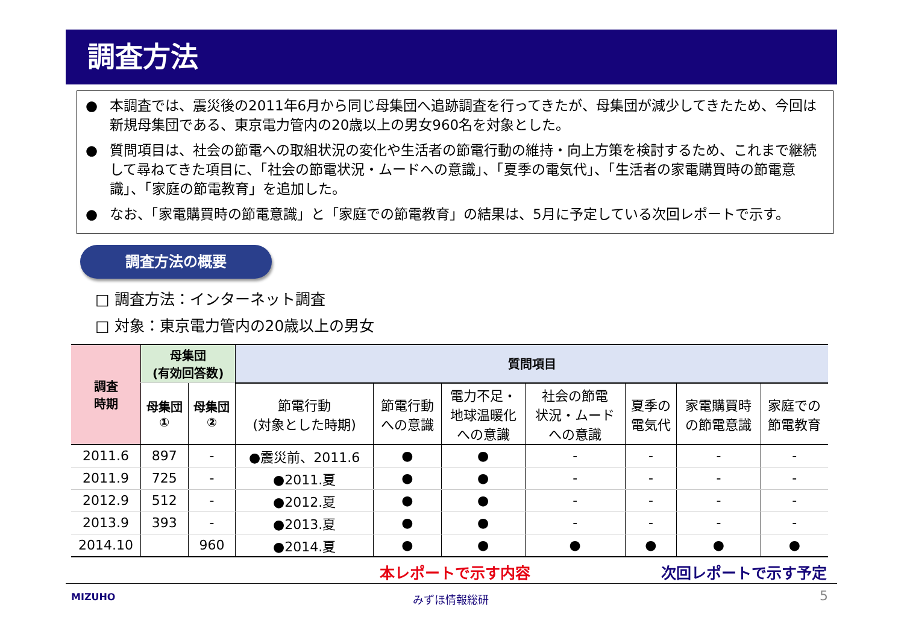調査方法
● 本調査では、震災後の2011年6月から同じ母集団へ追跡調査を行ってきたが、母集団が減少してきたため、今回は新規母集団である、東京電力管内の20歳以上の男女960名を対象とした。
● 質問項目は、社会の節電への取組状況の変化や生活者の節電行動の維持・向上方策を検討するため、これまで継続して尋ねてきた項目に、「社会の節電状況・ムードへの意識」、「夏季の電気代」、「生活者の家電購買時の節電意識」、「家庭の節電教育」を追加した。
● なお、「家電購買時の節電意識」と「家庭での節電教育」の結果は、5月に予定している次回レポートで示す。
調査方法の概要
□ 調査方法：インターネット調査
□ 対象：東京電力管内の20歳以上の男女
| 調査 時期 | 母集団 (有効回答数) | | 質問項目 | | | | | | |
| --- | --- | --- | --- | --- | --- | --- | --- | --- | --- |
| | 母集団 ① | 母集団 ② | 節電行動 (対象とした時期) | 節電行動 への意識 | 電力不足・ 地球温暖化 への意識 | 社会の節電 状況・ムード への意識 | 夏季の 電気代 | 家電購買時 の節電意識 | 家庭での 節電教育 |
| 2011.6 | 897 | - | ●震災前、2011.6 | ● | ● | - | - | - | - |
| 2011.9 | 725 | - | ●2011.夏 | ● | ● | - | - | - | - |
| 2012.9 | 512 | - | ●2012.夏 | ● | ● | - | - | - | - |
| 2013.9 | 393 | - | ●2013.夏 | ● | ● | - | - | - | - |
| 2014.10 | | 960 | ●2014.夏 | ● | ● | ● | ● | ● | ● |
本レポートで示す内容 次回レポートで示す予定
MIZUHO みずほ情報総研 5